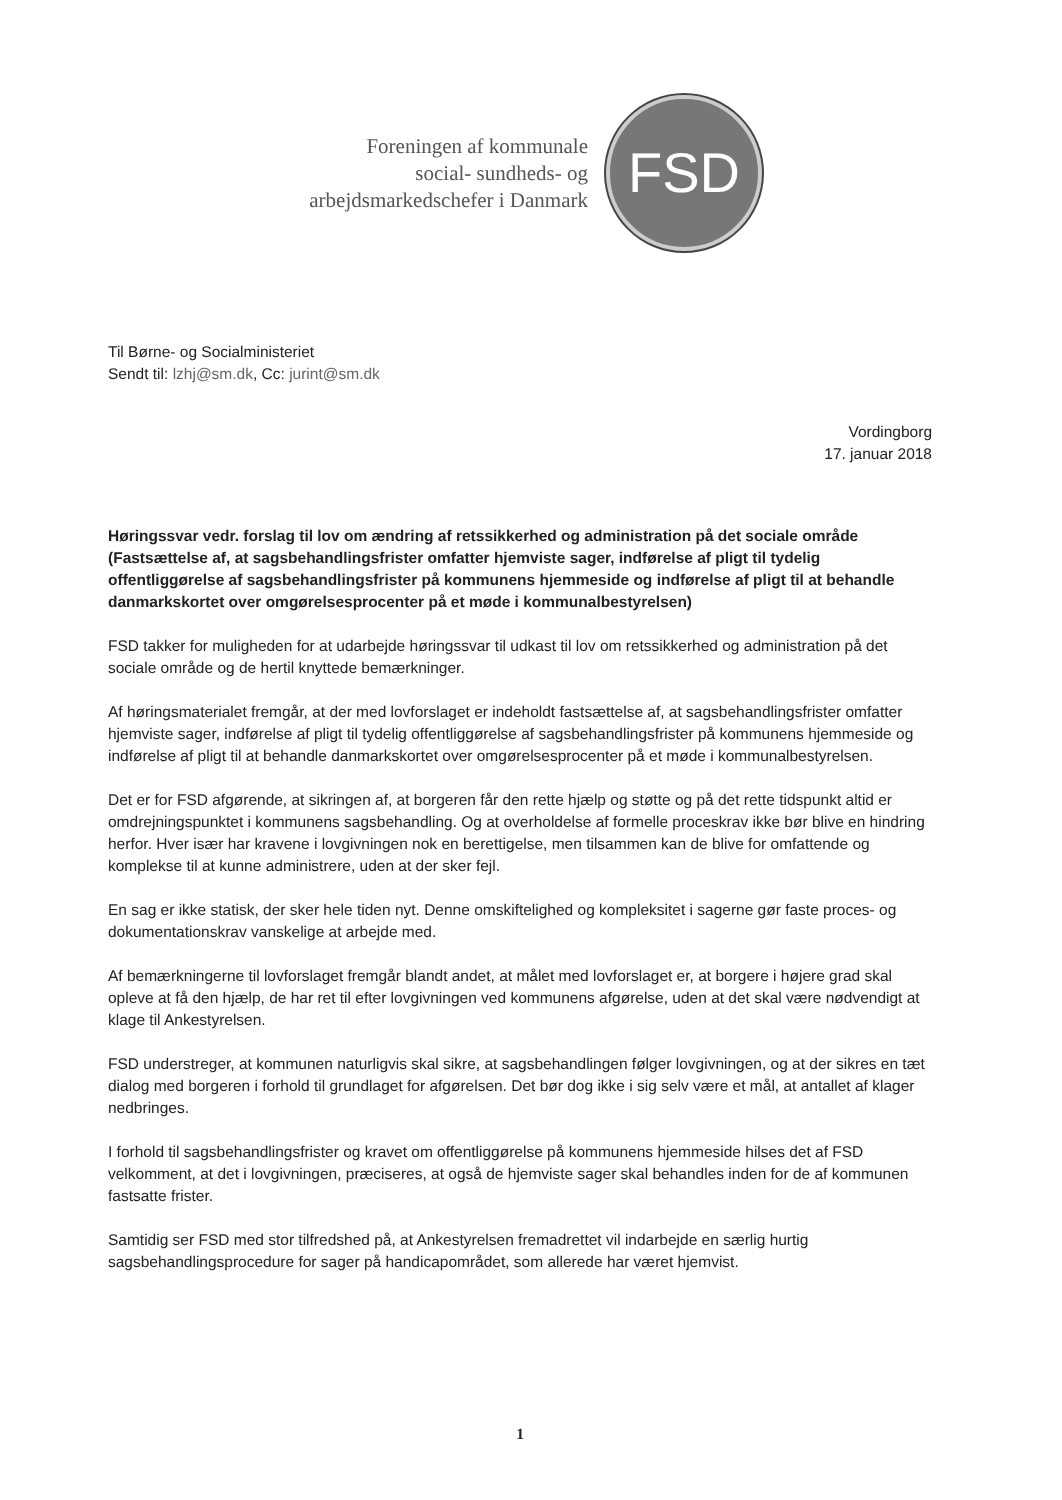Foreningen af kommunale
social- sundheds- og
arbejdsmarkedschefer i Danmark
FSD
Til Børne- og Socialministeriet
Sendt til: lzhj@sm.dk, Cc: jurint@sm.dk
Vordingborg
17. januar 2018
Høringssvar vedr. forslag til lov om ændring af retssikkerhed og administration på det sociale område (Fastsættelse af, at sagsbehandlingsfrister omfatter hjemviste sager, indførelse af pligt til tydelig offentliggørelse af sagsbehandlingsfrister på kommunens hjemmeside og indførelse af pligt til at behandle danmarkskortet over omgørelsesprocenter på et møde i kommunalbestyrelsen)
FSD takker for muligheden for at udarbejde høringssvar til udkast til lov om retssikkerhed og administration på det sociale område og de hertil knyttede bemærkninger.
Af høringsmaterialet fremgår, at der med lovforslaget er indeholdt fastsættelse af, at sagsbehandlingsfrister omfatter hjemviste sager, indførelse af pligt til tydelig offentliggørelse af sagsbehandlingsfrister på kommunens hjemmeside og indførelse af pligt til at behandle danmarkskortet over omgørelsesprocenter på et møde i kommunalbestyrelsen.
Det er for FSD afgørende, at sikringen af, at borgeren får den rette hjælp og støtte og på det rette tidspunkt altid er omdrejningspunktet i kommunens sagsbehandling. Og at overholdelse af formelle proceskrav ikke bør blive en hindring herfor. Hver især har kravene i lovgivningen nok en berettigelse, men tilsammen kan de blive for omfattende og komplekse til at kunne administrere, uden at der sker fejl.
En sag er ikke statisk, der sker hele tiden nyt. Denne omskiftelighed og kompleksitet i sagerne gør faste proces- og dokumentationskrav vanskelige at arbejde med.
Af bemærkningerne til lovforslaget fremgår blandt andet, at målet med lovforslaget er, at borgere i højere grad skal opleve at få den hjælp, de har ret til efter lovgivningen ved kommunens afgørelse, uden at det skal være nødvendigt at klage til Ankestyrelsen.
FSD understreger, at kommunen naturligvis skal sikre, at sagsbehandlingen følger lovgivningen, og at der sikres en tæt dialog med borgeren i forhold til grundlaget for afgørelsen. Det bør dog ikke i sig selv være et mål, at antallet af klager nedbringes.
I forhold til sagsbehandlingsfrister og kravet om offentliggørelse på kommunens hjemmeside hilses det af FSD velkomment, at det i lovgivningen, præciseres, at også de hjemviste sager skal behandles inden for de af kommunen fastsatte frister.
Samtidig ser FSD med stor tilfredshed på, at Ankestyrelsen fremadrettet vil indarbejde en særlig hurtig sagsbehandlingsprocedure for sager på handicapområdet, som allerede har været hjemvist.
1